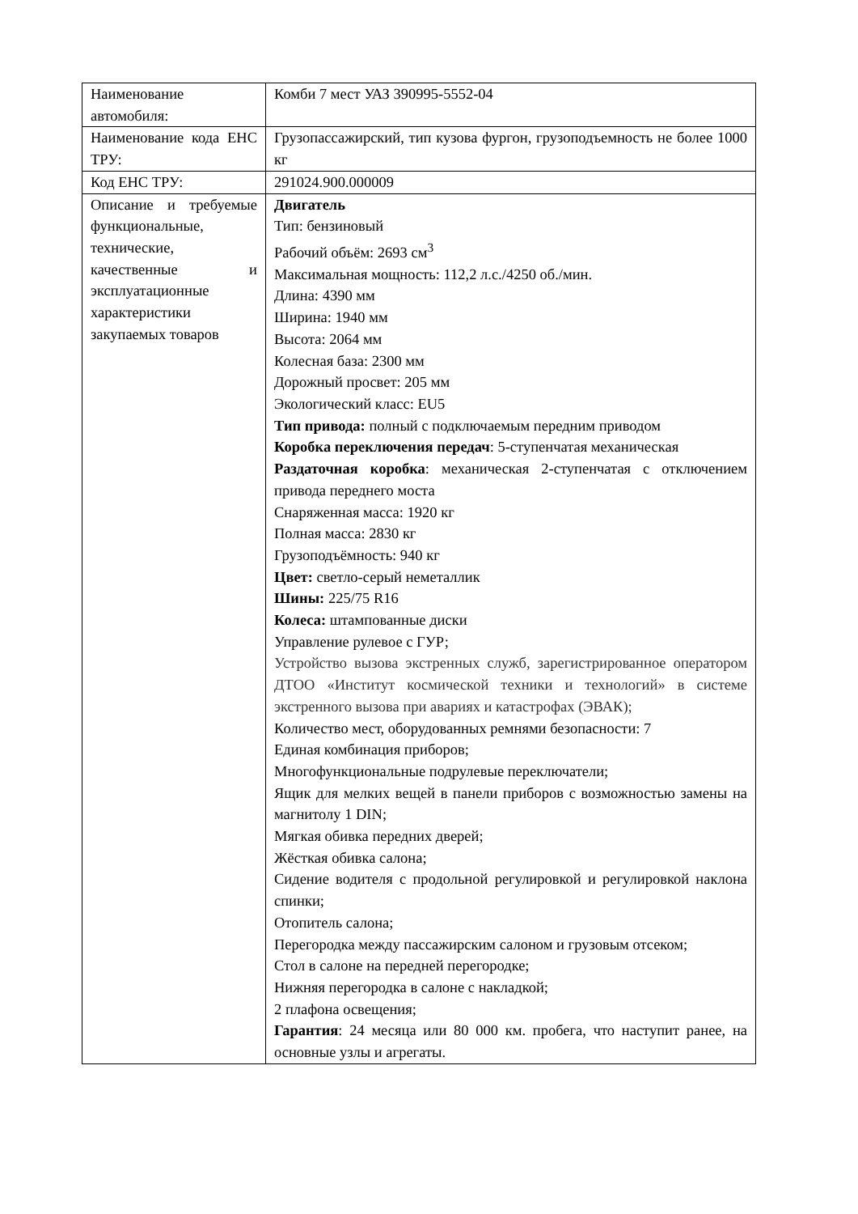| Наименование автомобиля: | Комби 7 мест УАЗ 390995-5552-04 |
| Наименование кода ЕНС ТРУ: | Грузопассажирский, тип кузова фургон, грузоподъемность не более 1000 кг |
| Код ЕНС ТРУ: | 291024.900.000009 |
| Описание и требуемые функциональные, технические, качественные и эксплуатационные характеристики закупаемых товаров | Двигатель Тип: бензиновый Рабочий объём: 2693 см<sup>3</sup> Максимальная мощность: 112,2 л.с./4250 об./мин. Длина: 4390 мм Ширина: 1940 мм Высота: 2064 мм Колесная база: 2300 мм Дорожный просвет: 205 мм Экологический класс: EU5 Тип привода: полный с подключаемым передним приводом Коробка переключения передач : 5-ступенчатая механическая Раздаточная коробка : механическая 2-ступенчатая с отключением привода переднего моста Снаряженная масса: 1920 кг Полная масса: 2830 кг Грузоподъёмность: 940 кг Цвет: светло-серый неметаллик Шины: 225/75 R16 Колеса: штампованные диски Управление рулевое с ГУР; Устройство вызова экстренных служб, зарегистрированное оператором ДТОО «Институт космической техники и технологий» в системе экстренного вызова при авариях и катастрофах (ЭВАК); Количество мест, оборудованных ремнями безопасности: 7 Единая комбинация приборов; Многофункциональные подрулевые переключатели; Ящик для мелких вещей в панели приборов с возможностью замены на магнитолу 1 DIN; Мягкая обивка передних дверей; Жёсткая обивка салона; Сидение водителя с продольной регулировкой и регулировкой наклона спинки; Отопитель салона; Перегородка между пассажирским салоном и грузовым отсеком; Стол в салоне на передней перегородке; Нижняя перегородка в салоне с накладкой; 2 плафона освещения; Гарантия : 24 месяца или 80 000 км. пробега, что наступит ранее, на основные узлы и агрегаты. |